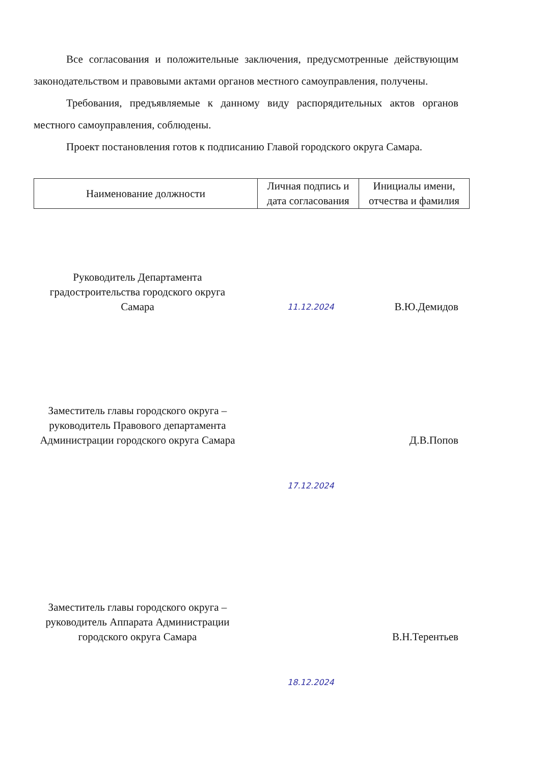Все согласования и положительные заключения, предусмотренные действующим законодательством и правовыми актами органов местного самоуправления, получены.
Требования, предъявляемые к данному виду распорядительных актов органов местного самоуправления, соблюдены.
Проект постановления готов к подписанию Главой городского округа Самара.
| Наименование должности | Личная подпись и дата согласования | Инициалы имени, отчества и фамилия |
| --- | --- | --- |
Руководитель Департамента градостроительства городского округа Самара
11.12.2024
В.Ю.Демидов
Заместитель главы городского округа – руководитель Правового департамента Администрации городского округа Самара
Д.В.Попов
17.12.2024
Заместитель главы городского округа – руководитель Аппарата Администрации городского округа Самара
В.Н.Терентьев
18.12.2024